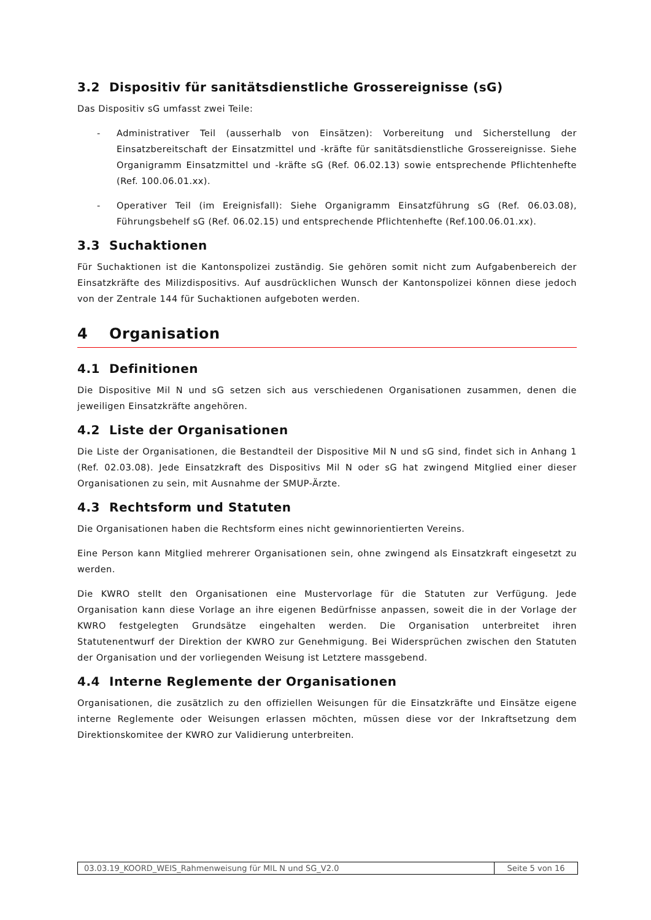3.2 Dispositiv für sanitätsdienstliche Grossereignisse (sG)
Das Dispositiv sG umfasst zwei Teile:
- Administrativer Teil (ausserhalb von Einsätzen): Vorbereitung und Sicherstellung der Einsatzbereitschaft der Einsatzmittel und -kräfte für sanitätsdienstliche Grossereignisse. Siehe Organigramm Einsatzmittel und -kräfte sG (Ref. 06.02.13) sowie entsprechende Pflichtenhefte (Ref. 100.06.01.xx).
- Operativer Teil (im Ereignisfall): Siehe Organigramm Einsatzführung sG (Ref. 06.03.08), Führungsbehelf sG (Ref. 06.02.15) und entsprechende Pflichtenhefte (Ref.100.06.01.xx).
3.3 Suchaktionen
Für Suchaktionen ist die Kantonspolizei zuständig. Sie gehören somit nicht zum Aufgabenbereich der Einsatzkräfte des Milizdispositivs. Auf ausdrücklichen Wunsch der Kantonspolizei können diese jedoch von der Zentrale 144 für Suchaktionen aufgeboten werden.
4 Organisation
4.1 Definitionen
Die Dispositive Mil N und sG setzen sich aus verschiedenen Organisationen zusammen, denen die jeweiligen Einsatzkräfte angehören.
4.2 Liste der Organisationen
Die Liste der Organisationen, die Bestandteil der Dispositive Mil N und sG sind, findet sich in Anhang 1 (Ref. 02.03.08). Jede Einsatzkraft des Dispositivs Mil N oder sG hat zwingend Mitglied einer dieser Organisationen zu sein, mit Ausnahme der SMUP-Ärzte.
4.3 Rechtsform und Statuten
Die Organisationen haben die Rechtsform eines nicht gewinnorientierten Vereins.
Eine Person kann Mitglied mehrerer Organisationen sein, ohne zwingend als Einsatzkraft eingesetzt zu werden.
Die KWRO stellt den Organisationen eine Mustervorlage für die Statuten zur Verfügung. Jede Organisation kann diese Vorlage an ihre eigenen Bedürfnisse anpassen, soweit die in der Vorlage der KWRO festgelegten Grundsätze eingehalten werden. Die Organisation unterbreitet ihren Statutenentwurf der Direktion der KWRO zur Genehmigung. Bei Widersprüchen zwischen den Statuten der Organisation und der vorliegenden Weisung ist Letztere massgebend.
4.4 Interne Reglemente der Organisationen
Organisationen, die zusätzlich zu den offiziellen Weisungen für die Einsatzkräfte und Einsätze eigene interne Reglemente oder Weisungen erlassen möchten, müssen diese vor der Inkraftsetzung dem Direktionskomitee der KWRO zur Validierung unterbreiten.
03.03.19_KOORD_WEIS_Rahmenweisung für MIL N und SG_V2.0
Seite 5 von 16